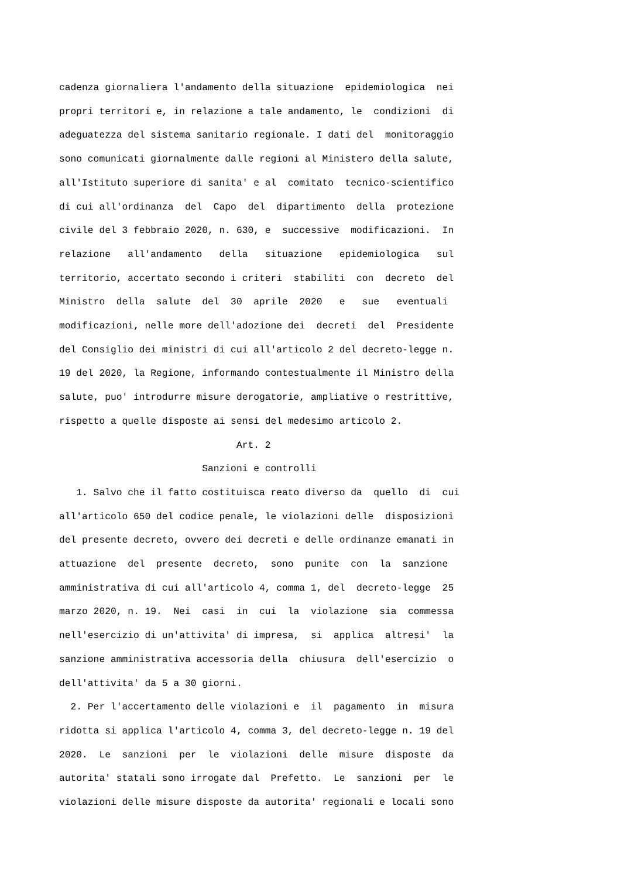cadenza giornaliera l'andamento della situazione epidemiologica nei propri territori e, in relazione a tale andamento, le condizioni di adeguatezza del sistema sanitario regionale. I dati del monitoraggio sono comunicati giornalmente dalle regioni al Ministero della salute, all'Istituto superiore di sanita' e al comitato tecnico-scientifico di cui all'ordinanza del Capo del dipartimento della protezione civile del 3 febbraio 2020, n. 630, e successive modificazioni. In relazione all'andamento della situazione epidemiologica sul territorio, accertato secondo i criteri stabiliti con decreto del Ministro della salute del 30 aprile 2020 e sue eventuali modificazioni, nelle more dell'adozione dei decreti del Presidente del Consiglio dei ministri di cui all'articolo 2 del decreto-legge n. 19 del 2020, la Regione, informando contestualmente il Ministro della salute, puo' introdurre misure derogatorie, ampliative o restrittive, rispetto a quelle disposte ai sensi del medesimo articolo 2. Art. 2 Sanzioni e controlli 1. Salvo che il fatto costituisca reato diverso da quello di cui all'articolo 650 del codice penale, le violazioni delle disposizioni del presente decreto, ovvero dei decreti e delle ordinanze emanati in attuazione del presente decreto, sono punite con la sanzione amministrativa di cui all'articolo 4, comma 1, del decreto-legge 25 marzo 2020, n. 19. Nei casi in cui la violazione sia commessa nell'esercizio di un'attivita' di impresa, si applica altresi' la sanzione amministrativa accessoria della chiusura dell'esercizio o dell'attivita' da 5 a 30 giorni. 2. Per l'accertamento delle violazioni e il pagamento in misura ridotta si applica l'articolo 4, comma 3, del decreto-legge n. 19 del 2020. Le sanzioni per le violazioni delle misure disposte da autorita' statali sono irrogate dal Prefetto. Le sanzioni per le violazioni delle misure disposte da autorita' regionali e locali sono